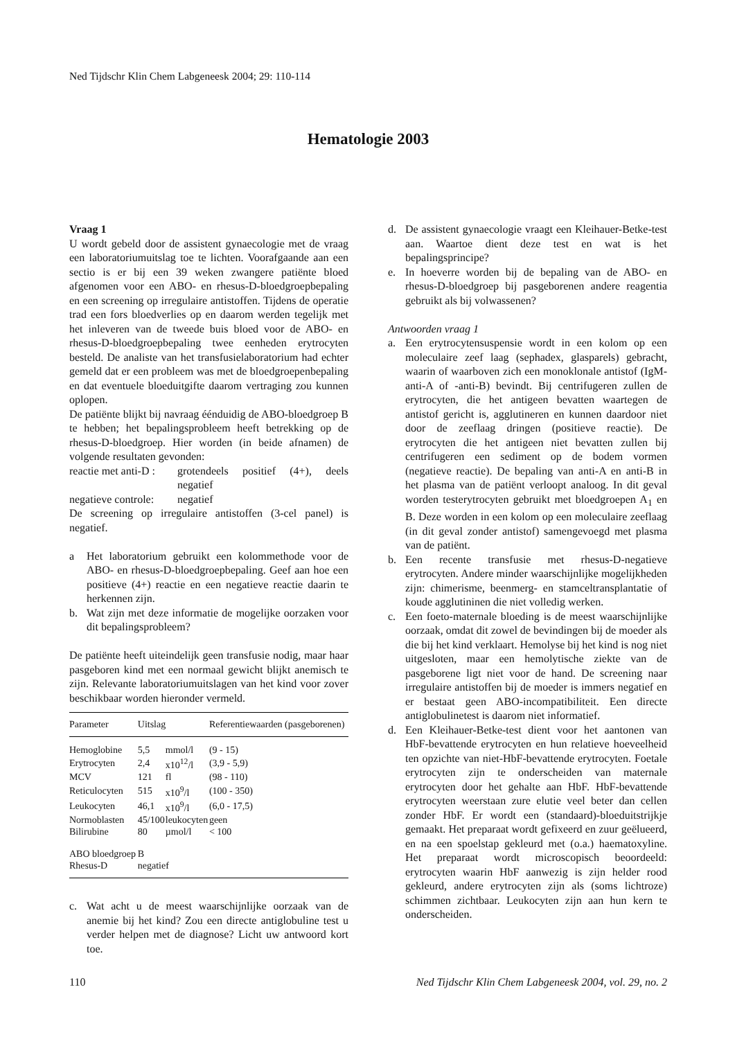Ned Tijdschr Klin Chem Labgeneesk 2004; 29: 110-114
Hematologie 2003
Vraag 1
U wordt gebeld door de assistent gynaecologie met de vraag een laboratoriumuitslag toe te lichten. Voorafgaande aan een sectio is er bij een 39 weken zwangere patiënte bloed afgenomen voor een ABO- en rhesus-D-bloedgroepbepaling en een screening op irregulaire antistoffen. Tijdens de operatie trad een fors bloedverlies op en daarom werden tegelijk met het inleveren van de tweede buis bloed voor de ABO- en rhesus-D-bloedgroepbepaling twee eenheden erytrocyten besteld. De analiste van het transfusielaboratorium had echter gemeld dat er een probleem was met de bloedgroepenbepaling en dat eventuele bloeduitgifte daarom vertraging zou kunnen oplopen.
De patiënte blijkt bij navraag éénduidig de ABO-bloedgroep B te hebben; het bepalingsprobleem heeft betrekking op de rhesus-D-bloedgroep. Hier worden (in beide afnamen) de volgende resultaten gevonden:
reactie met anti-D : grotendeels positief (4+), deels negatief
negatieve controle: negatief
De screening op irregulaire antistoffen (3-cel panel) is negatief.
a Het laboratorium gebruikt een kolommethode voor de ABO- en rhesus-D-bloedgroepbepaling. Geef aan hoe een positieve (4+) reactie en een negatieve reactie daarin te herkennen zijn.
b. Wat zijn met deze informatie de mogelijke oorzaken voor dit bepalingsprobleem?
De patiënte heeft uiteindelijk geen transfusie nodig, maar haar pasgeboren kind met een normaal gewicht blijkt anemisch te zijn. Relevante laboratoriumuitslagen van het kind voor zover beschikbaar worden hieronder vermeld.
| Parameter | Uitslag | | Referentiewaarden (pasgeborenen) |
| --- | --- | --- | --- |
| Hemoglobine | 5,5 | mmol/l | (9 - 15) |
| Erytrocyten | 2,4 | x10<sup>12</sup>/l | (3,9 - 5,9) |
| MCV | 121 | fl | (98 - 110) |
| Reticulocyten | 515 | x10<sup>9</sup>/l | (100 - 350) |
| Leukocyten | 46,1 | x10<sup>9</sup>/l | (6,0 - 17,5) |
| Normoblasten | 45/100 | leukocyten | geen |
| Bilirubine | 80 | µmol/l | < 100 |
| ABO bloedgroep | B | | |
| Rhesus-D | negatief | | |
c. Wat acht u de meest waarschijnlijke oorzaak van de anemie bij het kind? Zou een directe antiglobuline test u verder helpen met de diagnose? Licht uw antwoord kort toe.
d. De assistent gynaecologie vraagt een Kleihauer-Betke-test aan. Waartoe dient deze test en wat is het bepalingsprincipe?
e. In hoeverre worden bij de bepaling van de ABO- en rhesus-D-bloedgroep bij pasgeborenen andere reagentia gebruikt als bij volwassenen?
Antwoorden vraag 1
a. Een erytrocytensuspensie wordt in een kolom op een moleculaire zeef laag (sephadex, glasparels) gebracht, waarin of waarboven zich een monoklonale antistof (IgM-anti-A of -anti-B) bevindt. Bij centrifugeren zullen de erytrocyten, die het antigeen bevatten waartegen de antistof gericht is, agglutineren en kunnen daardoor niet door de zeeflaag dringen (positieve reactie). De erytrocyten die het antigeen niet bevatten zullen bij centrifugeren een sediment op de bodem vormen (negatieve reactie). De bepaling van anti-A en anti-B in het plasma van de patiënt verloopt analoog. In dit geval worden testerytrocyten gebruikt met bloedgroepen A<sub>1</sub> en B. Deze worden in een kolom op een moleculaire zeeflaag (in dit geval zonder antistof) samengevoegd met plasma van de patiënt.
b. Een recente transfusie met rhesus-D-negatieve erytrocyten. Andere minder waarschijnlijke mogelijkheden zijn: chimerisme, beenmerg- en stamceltransplantatie of koude agglutininen die niet volledig werken.
c. Een foeto-maternale bloeding is de meest waarschijnlijke oorzaak, omdat dit zowel de bevindingen bij de moeder als die bij het kind verklaart. Hemolyse bij het kind is nog niet uitgesloten, maar een hemolytische ziekte van de pasgeborene ligt niet voor de hand. De screening naar irregulaire antistoffen bij de moeder is immers negatief en er bestaat geen ABO-incompatibiliteit. Een directe antiglobulinetest is daarom niet informatief.
d. Een Kleihauer-Betke-test dient voor het aantonen van HbF-bevattende erytrocyten en hun relatieve hoeveelheid ten opzichte van niet-HbF-bevattende erytrocyten. Foetale erytrocyten zijn te onderscheiden van maternale erytrocyten door het gehalte aan HbF. HbF-bevattende erytrocyten weerstaan zure elutie veel beter dan cellen zonder HbF. Er wordt een (standaard)-bloeduitstrijkje gemaakt. Het preparaat wordt gefixeerd en zuur geëlueerd, en na een spoelstap gekleurd met (o.a.) haematoxyline. Het preparaat wordt microscopisch beoordeeld: erytrocyten waarin HbF aanwezig is zijn helder rood gekleurd, andere erytrocyten zijn als (soms lichtroze) schimmen zichtbaar. Leukocyten zijn aan hun kern te onderscheiden.
110 Ned Tijdschr Klin Chem Labgeneesk 2004, vol. 29, no. 2